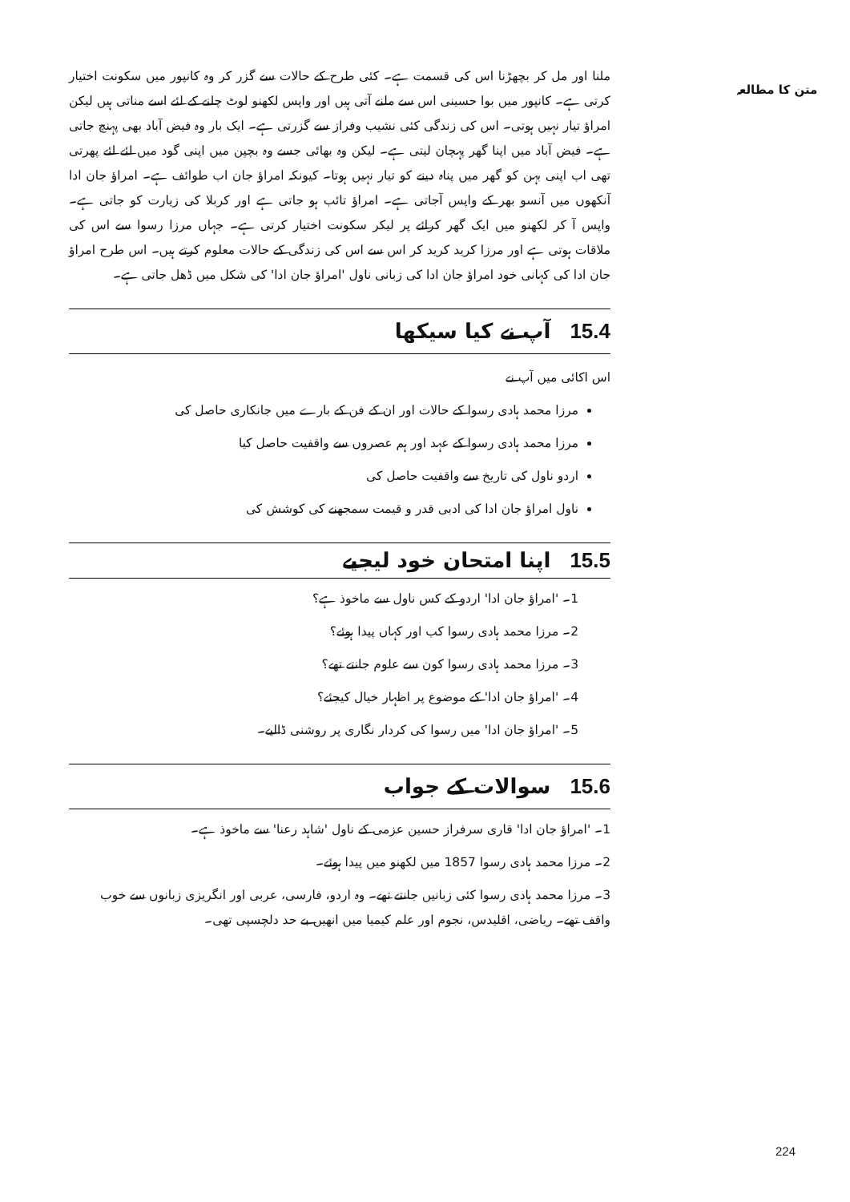متن کا مطالعہ
ملنا اور مل کر بچھڑنا اس کی قسمت ہے۔ کئی طرح کے حالات سے گزر کر وہ کانپور میں سکونت اختیار کرتی ہے۔ کانپور میں بوا حسینی اس سے ملنے آتی ہیں اور واپس لکھنو لوٹ چلنے کے لئے اسے مناتی ہیں لیکن امراؤ تیار نہیں ہوتی۔ اس کی زندگی کئی نشیب وفراز سے گزرتی ہے۔ ایک بار وہ فیض آباد بھی پہنچ جاتی ہے۔ فیض آباد میں اپنا گھر پہچان لیتی ہے۔ لیکن وہ بھائی جسے وہ بچپن میں اپنی گود میں لئے لئے پھرتی تھی اب اپنی بہن کو گھر میں پناہ دینے کو تیار نہیں ہوتا۔ کیونکہ امراؤ جان اب طوائف ہے۔ امراؤ جان ادا آنکھوں میں آنسو بھر کے واپس آجاتی ہے۔ امراؤ تائب ہو جاتی ہے اور کربلا کی زیارت کو جاتی ہے۔ واپس آ کر لکھنو میں ایک گھر کرائے پر لیکر سکونت اختیار کرتی ہے۔ جہاں مرزا رسوا سے اس کی ملاقات ہوتی ہے اور مرزا کرید کرید کر اس سے اس کی زندگی کے حالات معلوم کرتے ہیں۔ اس طرح امراؤ جان ادا کی کہانی خود امراؤ جان ادا کی زبانی ناول 'امراؤ جان ادا' کی شکل میں ڈھل جاتی ہے۔
15.4آپ نے کیا سیکھا
اس اکائی میں آپ نے
مرزا محمد ہادی رسوا کے حالات اور ان کے فن کے بارے میں جانکاری حاصل کی
مرزا محمد ہادی رسوا کے عہد اور ہم عصروں سے واقفیت حاصل کیا
اردو ناول کی تاریخ سے واقفیت حاصل کی
ناول امراؤ جان ادا کی ادبی قدر و قیمت سمجھنے کی کوشش کی
15.5اپنا امتحان خود لیجیے
1۔ 'امراؤ جان ادا' اردو کے کس ناول سے ماخوذ ہے؟
2۔ مرزا محمد ہادی رسوا کب اور کہاں پیدا ہوئے؟
3۔ مرزا محمد ہادی رسوا کون سے علوم جانتے تھے؟
4۔ 'امراؤ جان ادا' کے موضوع پر اظہار خیال کیجئے؟
5۔ 'امراؤ جان ادا' میں رسوا کی کردار نگاری پر روشنی ڈالیے۔
15.6سوالات کے جواب
1۔ 'امراؤ جان ادا' قاری سرفراز حسین عزمی کے ناول 'شاہد رعنا' سے ماخوذ ہے۔
2۔ مرزا محمد ہادی رسوا 1857 میں لکھنو میں پیدا ہوئے۔
3۔ مرزا محمد ہادی رسوا کئی زبانیں جانتے تھے۔ وہ اردو، فارسی، عربی اور انگریزی زبانوں سے خوب واقف تھے۔ ریاضی، اقلیدس، نجوم اور علم کیمیا میں انھیں بے حد دلچسپی تھی۔
224